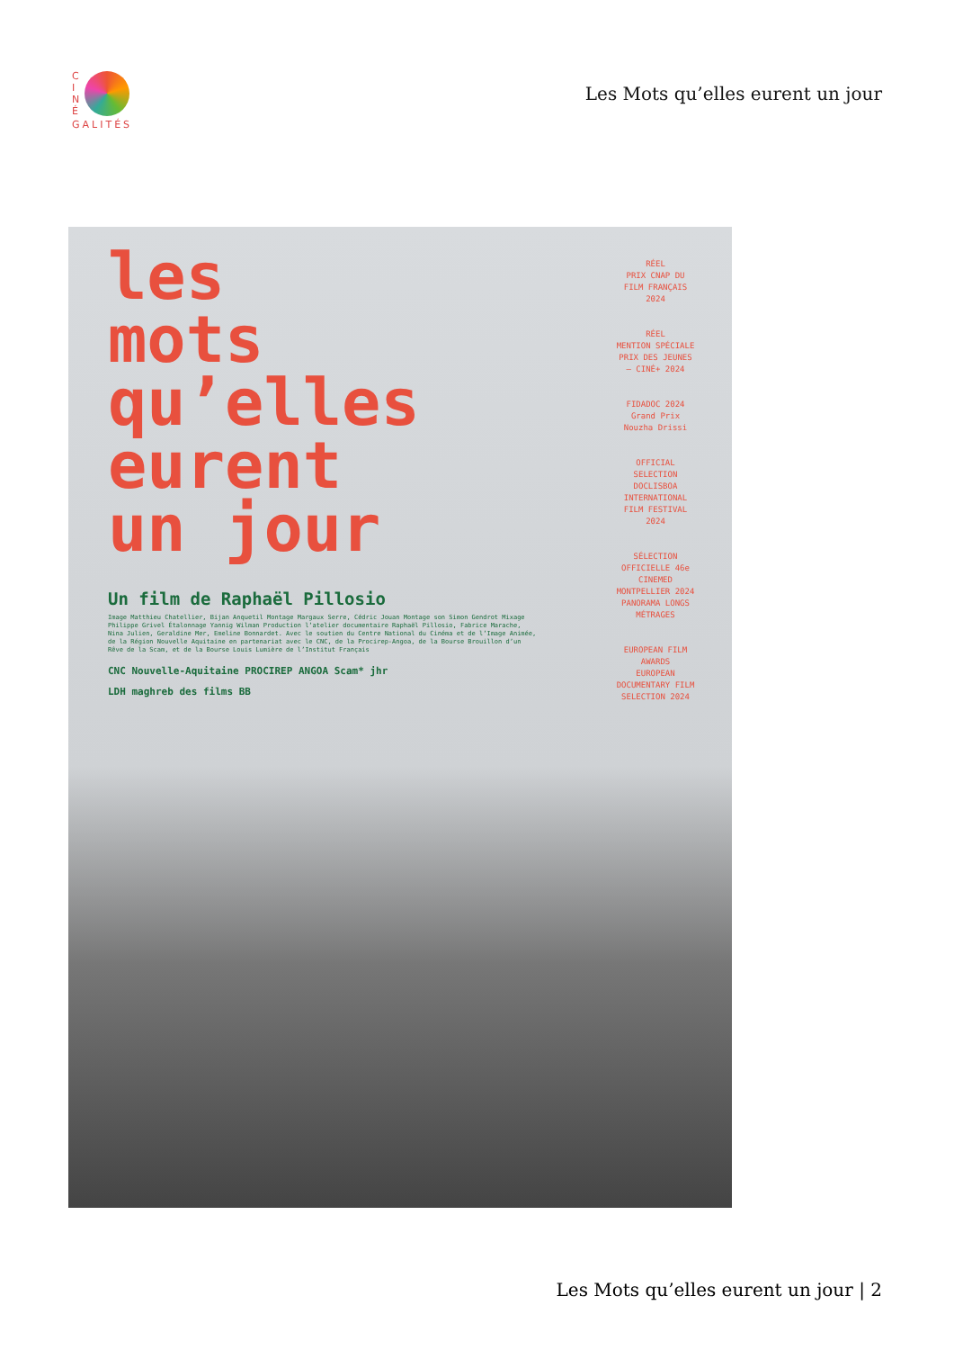C
I
N
É
Les Mots qu’elles eurent un jour
GALITÉS
les
mots
qu’elles
eurent
un jour
RÉEL
PRIX CNAP DU FILM FRANÇAIS 2024
RÉEL
MENTION SPÉCIALE PRIX DES JEUNES – CINÉ+ 2024
FIDADOC 2024
Grand Prix Nouzha Drissi
OFFICIAL SELECTION DOCLISBOA INTERNATIONAL FILM FESTIVAL 2024
SÉLECTION OFFICIELLE 46e CINEMED MONTPELLIER 2024 PANORAMA LONGS MÉTRAGES
EUROPEAN FILM AWARDS
EUROPEAN DOCUMENTARY FILM SELECTION 2024
Un film de Raphaël Pillosio
Image Matthieu Chatellier, Bijan Anquetil Montage Margaux Serre, Cédric Jouan Montage son Simon Gendrot Mixage Philippe Grivel Étalonnage Yannig Wilman Production l’atelier documentaire Raphaël Pillosio, Fabrice Marache, Nina Julien, Geraldine Mer, Emeline Bonnardet. Avec le soutien du Centre National du Cinéma et de l’Image Animée, de la Région Nouvelle Aquitaine en partenariat avec le CNC, de la Procirep-Angoa, de la Bourse Brouillon d’un Rêve de la Scam, et de la Bourse Louis Lumière de l’Institut Français
CNC Nouvelle-Aquitaine PROCIREP ANGOA Scam* jhr
LDH maghreb des films BB
Les Mots qu’elles eurent un jour | 2